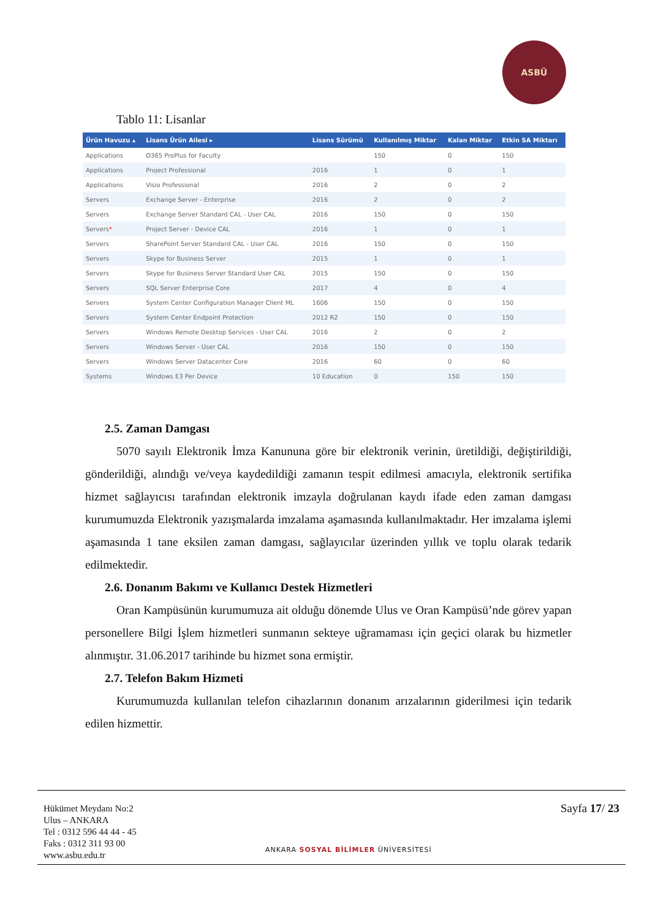ASBÜ
Tablo 11: Lisanlar
| Ürün Havuzu ▴ | Lisans Ürün Ailesi ▸ | Lisans Sürümü | Kullanılmış Miktar | Kalan Miktar | Etkin SA Miktarı |
| --- | --- | --- | --- | --- | --- |
| Applications | O365 ProPlus for Faculty | | 150 | 0 | 150 |
| Applications | Project Professional | 2016 | 1 | 0 | 1 |
| Applications | Visio Professional | 2016 | 2 | 0 | 2 |
| Servers | Exchange Server - Enterprise | 2016 | 2 | 0 | 2 |
| Servers | Exchange Server Standard CAL - User CAL | 2016 | 150 | 0 | 150 |
| Servers * | Project Server - Device CAL | 2016 | 1 | 0 | 1 |
| Servers | SharePoint Server Standard CAL - User CAL | 2016 | 150 | 0 | 150 |
| Servers | Skype for Business Server | 2015 | 1 | 0 | 1 |
| Servers | Skype for Business Server Standard User CAL | 2015 | 150 | 0 | 150 |
| Servers | SQL Server Enterprise Core | 2017 | 4 | 0 | 4 |
| Servers | System Center Configuration Manager Client ML | 1606 | 150 | 0 | 150 |
| Servers | System Center Endpoint Protection | 2012 R2 | 150 | 0 | 150 |
| Servers | Windows Remote Desktop Services - User CAL | 2016 | 2 | 0 | 2 |
| Servers | Windows Server - User CAL | 2016 | 150 | 0 | 150 |
| Servers | Windows Server Datacenter Core | 2016 | 60 | 0 | 60 |
| Systems | Windows E3 Per Device | 10 Education | 0 | 150 | 150 |
2.5. Zaman Damgası
5070 sayılı Elektronik İmza Kanununa göre bir elektronik verinin, üretildiği, değiştirildiği, gönderildiği, alındığı ve/veya kaydedildiği zamanın tespit edilmesi amacıyla, elektronik sertifika hizmet sağlayıcısı tarafından elektronik imzayla doğrulanan kaydı ifade eden zaman damgası kurumumuzda Elektronik yazışmalarda imzalama aşamasında kullanılmaktadır. Her imzalama işlemi aşamasında 1 tane eksilen zaman damgası, sağlayıcılar üzerinden yıllık ve toplu olarak tedarik edilmektedir.
2.6. Donanım Bakımı ve Kullanıcı Destek Hizmetleri
Oran Kampüsünün kurumumuza ait olduğu dönemde Ulus ve Oran Kampüsü’nde görev yapan personellere Bilgi İşlem hizmetleri sunmanın sekteye uğramaması için geçici olarak bu hizmetler alınmıştır. 31.06.2017 tarihinde bu hizmet sona ermiştir.
2.7. Telefon Bakım Hizmeti
Kurumumuzda kullanılan telefon cihazlarının donanım arızalarının giderilmesi için tedarik edilen hizmettir.
Hükümet Meydanı No:2
Ulus – ANKARA
Tel : 0312 596 44 44 - 45
Faks : 0312 311 93 00
www.asbu.edu.tr
ANKARA SOSYAL BİLİMLER ÜNİVERSİTESİ
Sayfa 17/ 23